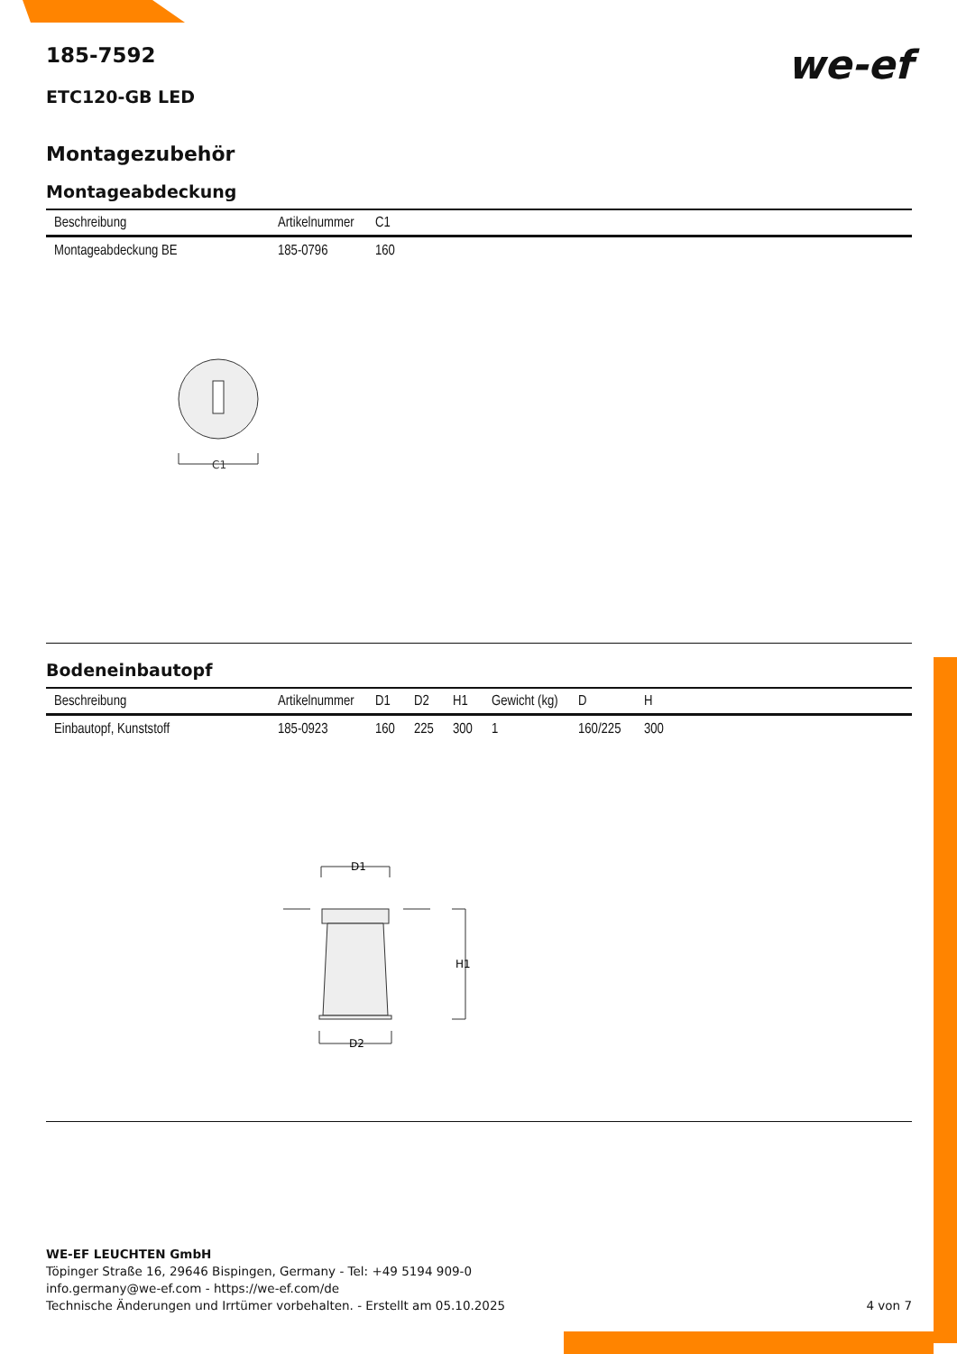we-ef
185-7592
ETC120-GB LED
Montagezubehör
Montageabdeckung
| Beschreibung | Artikelnummer | C1 |
| --- | --- | --- |
| Montageabdeckung BE | 185-0796 | 160 |
C1
Bodeneinbautopf
| Beschreibung | Artikelnummer | D1 | D2 | H1 | Gewicht (kg) | D | H |
| --- | --- | --- | --- | --- | --- | --- | --- |
| Einbautopf, Kunststoff | 185-0923 | 160 | 225 | 300 | 1 | 160/225 | 300 |
D1
H1
D2
WE-EF LEUCHTEN GmbH
Töpinger Straße 16, 29646 Bispingen, Germany - Tel: +49 5194 909-0
info.germany@we-ef.com - https://we-ef.com/de
Technische Änderungen und Irrtümer vorbehalten. - Erstellt am 05.10.2025 4 von 7